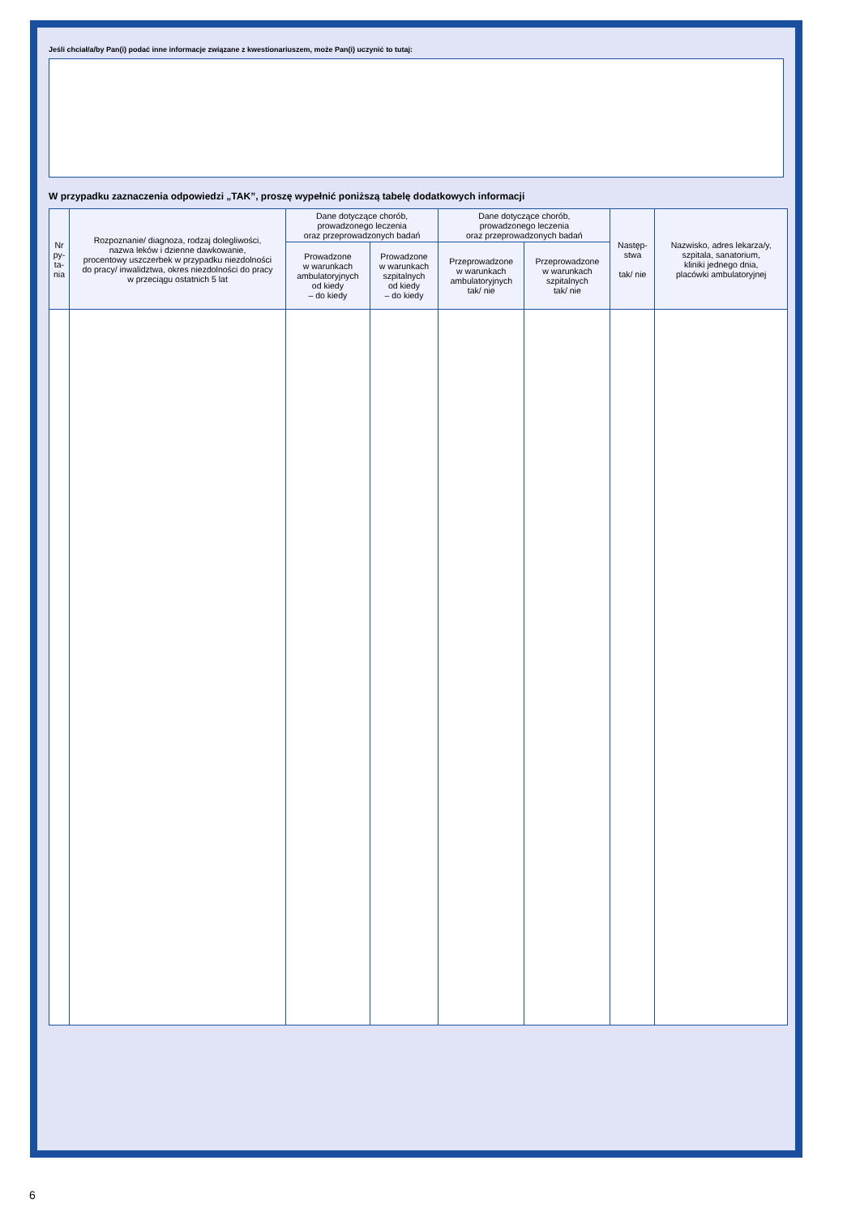Jeśli chciał/a/by Pan(i) podać inne informacje związane z kwestionariuszem, może Pan(i) uczynić to tutaj:
W przypadku zaznaczenia odpowiedzi „TAK”, proszę wypełnić poniższą tabelę dodatkowych informacji
| Nr py- ta- nia | Rozpoznanie/ diagnoza, rodzaj dolegliwości, nazwa leków i dzienne dawkowanie, procentowy uszczerbek w przypadku niezdolności do pracy/ inwalidztwa, okres niezdolności do pracy w przeciągu ostatnich 5 lat | Dane dotyczące chorób, prowadzonego leczenia oraz przeprowadzonych badań | | Dane dotyczące chorób, prowadzonego leczenia oraz przeprowadzonych badań | | Następ- stwa tak/ nie | Nazwisko, adres lekarza/y, szpitala, sanatorium, kliniki jednego dnia, placówki ambulatoryjnej |
| --- | --- | --- | --- | --- | --- | --- | --- |
| | | Prowadzone w warunkach ambulatoryjnych od kiedy – do kiedy | Prowadzone w warunkach szpitalnych od kiedy – do kiedy | Przeprowadzone w warunkach ambulatoryjnych tak/ nie | Przeprowadzone w warunkach szpitalnych tak/ nie | | |
6